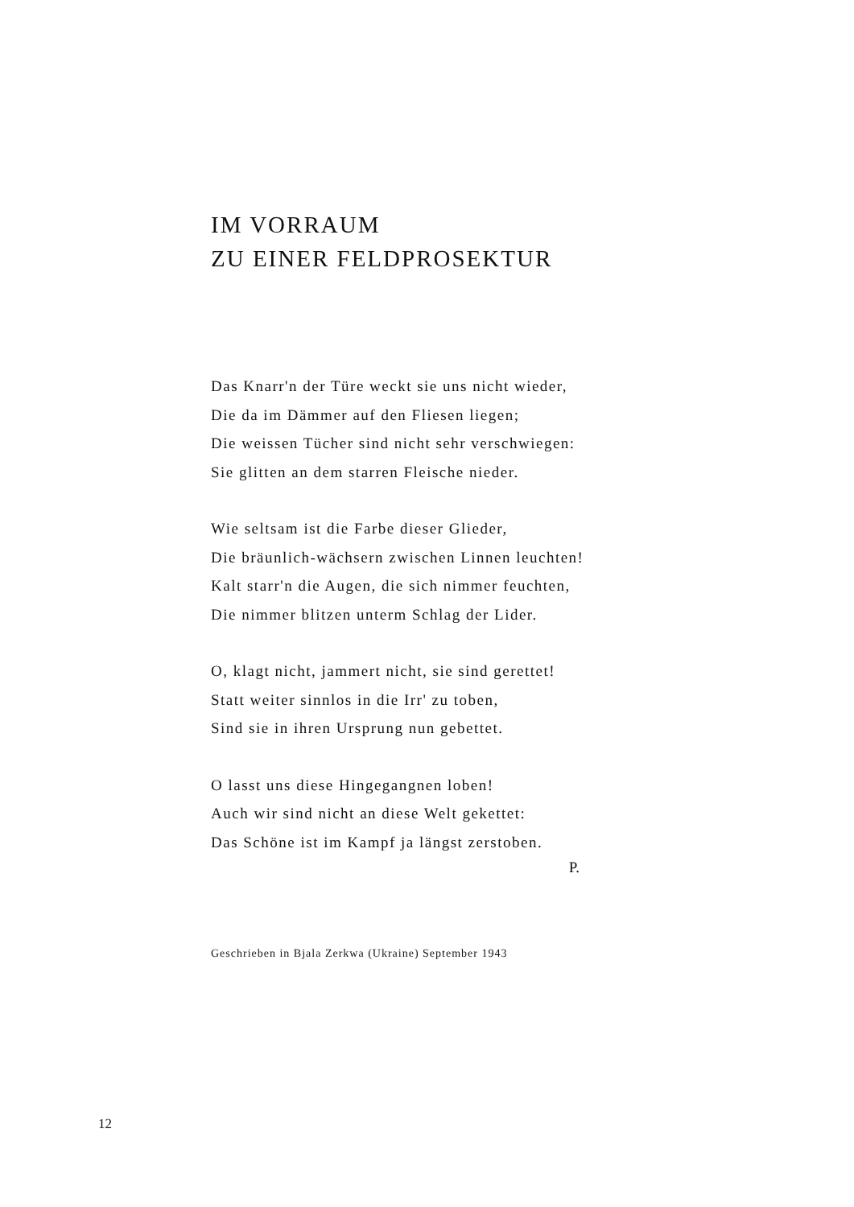IM VORRAUM
ZU EINER FELDPROSEKTUR
Das Knarr'n der Türe weckt sie uns nicht wieder,
Die da im Dämmer auf den Fliesen liegen;
Die weissen Tücher sind nicht sehr verschwiegen:
Sie glitten an dem starren Fleische nieder.
Wie seltsam ist die Farbe dieser Glieder,
Die bräunlich-wächsern zwischen Linnen leuchten!
Kalt starr'n die Augen, die sich nimmer feuchten,
Die nimmer blitzen unterm Schlag der Lider.
O, klagt nicht, jammert nicht, sie sind gerettet!
Statt weiter sinnlos in die Irr' zu toben,
Sind sie in ihren Ursprung nun gebettet.
O lasst uns diese Hingegangnen loben!
Auch wir sind nicht an diese Welt gekettet:
Das Schöne ist im Kampf ja längst zerstoben.
P.
Geschrieben in Bjala Zerkwa (Ukraine) September 1943
12